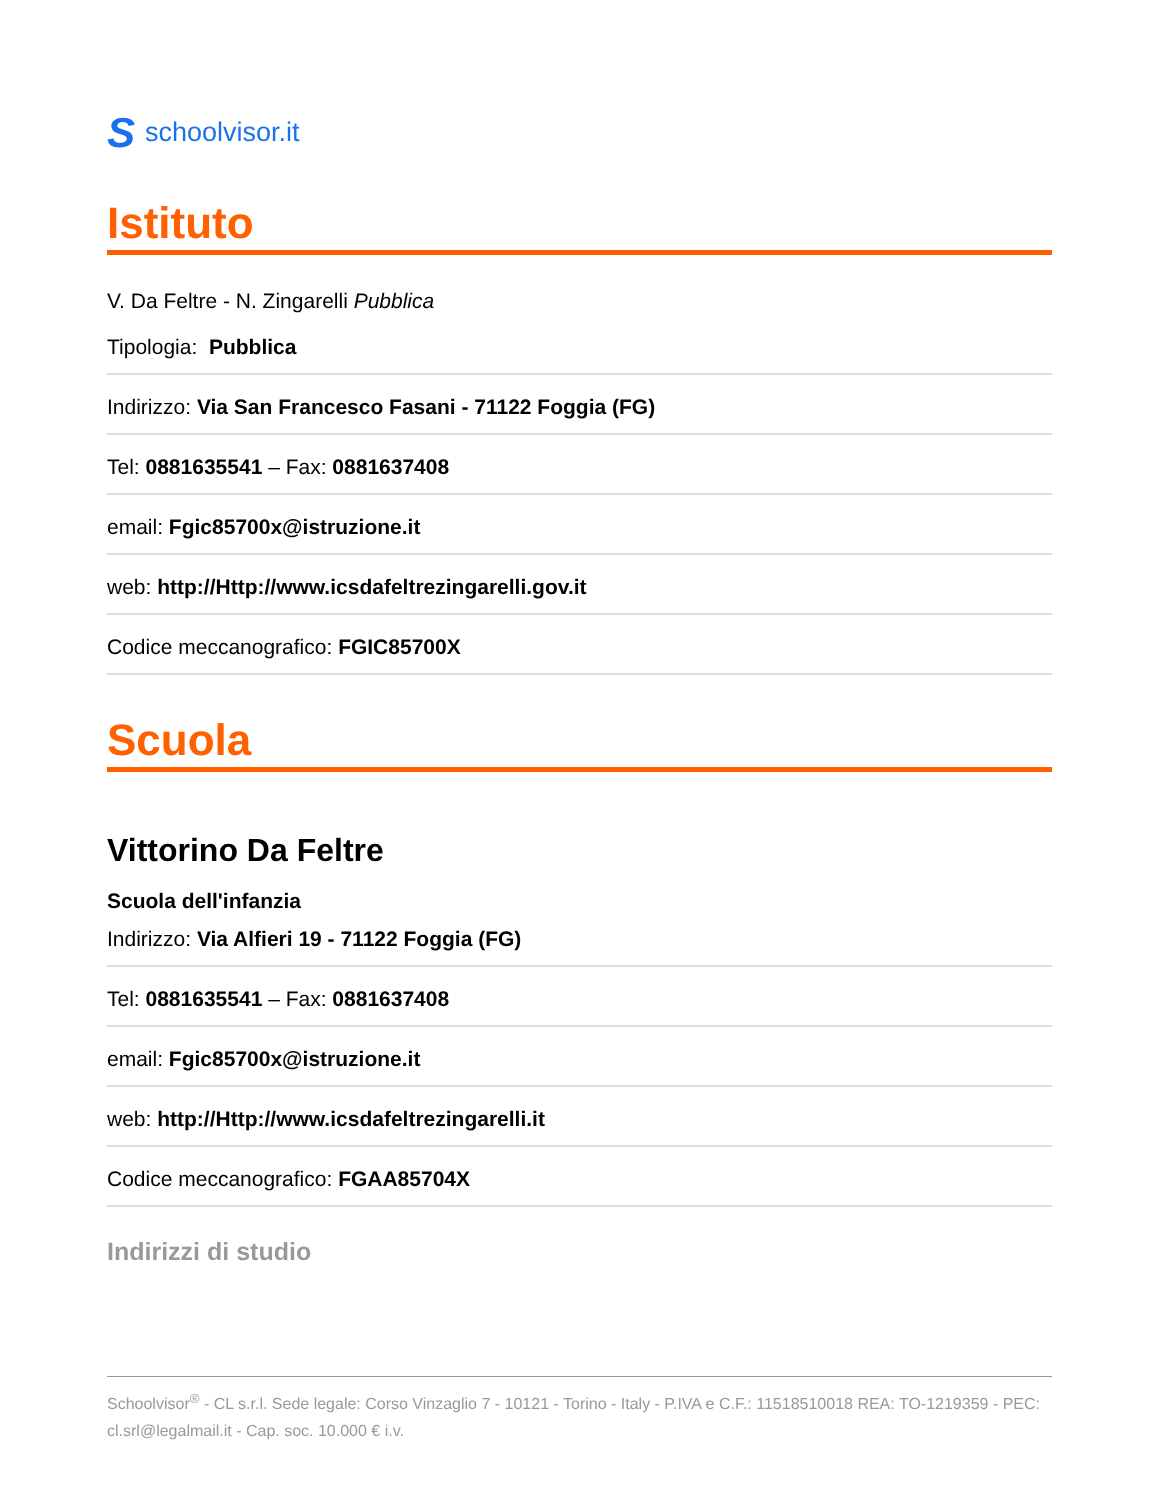Sschoolvisor.it
Istituto
V. Da Feltre - N. Zingarelli Pubblica
Tipologia: Pubblica
Indirizzo: Via San Francesco Fasani - 71122 Foggia (FG)
Tel: 0881635541 – Fax: 0881637408
email: Fgic85700x@istruzione.it
web: http://Http://www.icsdafeltrezingarelli.gov.it
Codice meccanografico: FGIC85700X
Scuola
Vittorino Da Feltre
Scuola dell'infanzia
Indirizzo: Via Alfieri 19 - 71122 Foggia (FG)
Tel: 0881635541 – Fax: 0881637408
email: Fgic85700x@istruzione.it
web: http://Http://www.icsdafeltrezingarelli.it
Codice meccanografico: FGAA85704X
Indirizzi di studio
Schoolvisor<sup>®</sup> - CL s.r.l. Sede legale: Corso Vinzaglio 7 - 10121 - Torino - Italy - P.IVA e C.F.: 11518510018 REA: TO-1219359 - PEC: cl.srl@legalmail.it - Cap. soc. 10.000 € i.v.